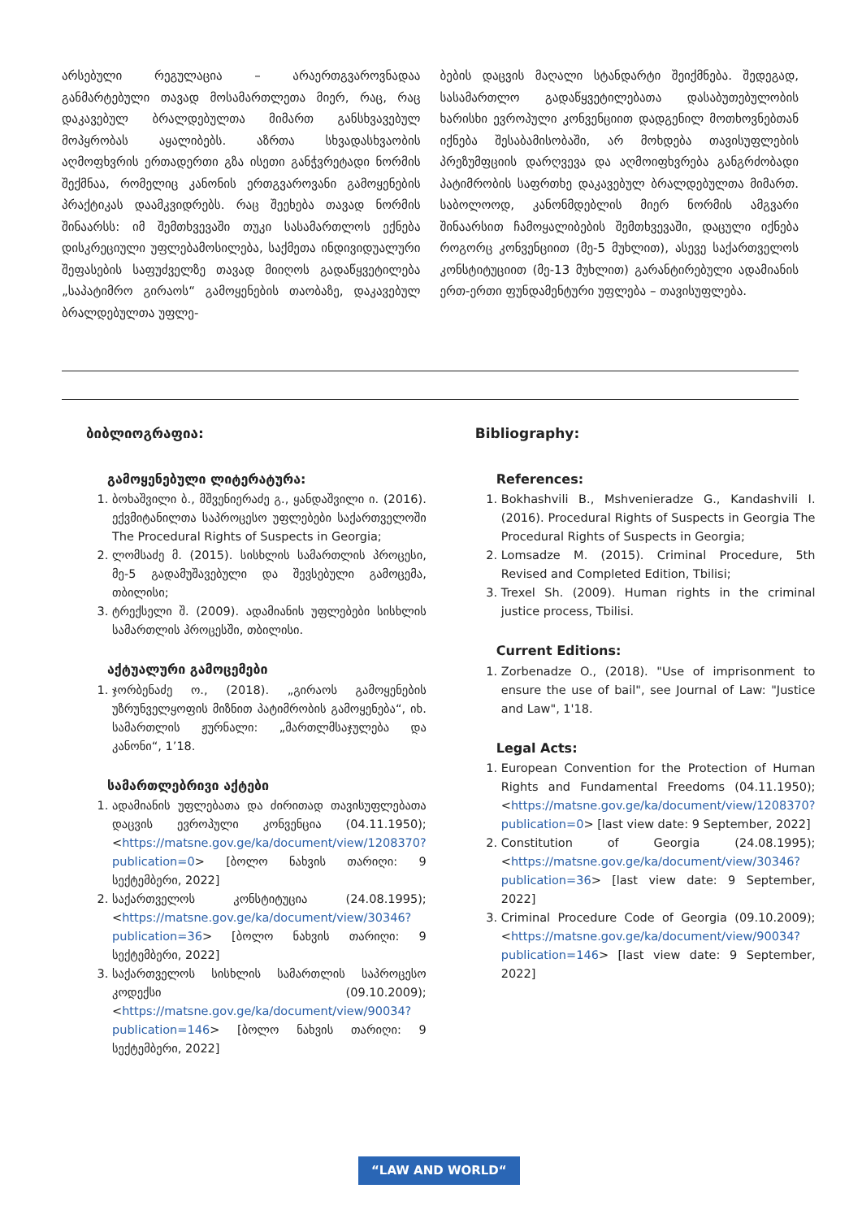არსებული რეგულაცია – არაერთგვაროვნადაა განმარტებული თავად მოსამართლეთა მიერ, რაც, რაც დაკავებულ ბრალდებულთა მიმართ განსხვავებულ მოპყრობას აყალიბებს. აზრთა სხვადასხვაობის აღმოფხვრის ერთადერთი გზა ისეთი განჭვრეტადი ნორმის შექმნაა, რომელიც კანონის ერთგვაროვანი გამოყენების პრაქტიკას დაამკვიდრებს. რაც შეეხება თავად ნორმის შინაარსს: იმ შემთხვევაში თუკი სასამართლოს ექნება დისკრეციული უფლებამოსილება, საქმეთა ინდივიდუალური შეფასების საფუძველზე თავად მიიღოს გადაწყვეტილება „საპატიმრო გირაოს“ გამოყენების თაობაზე, დაკავებულ ბრალდებულთა უფლე-
ბების დაცვის მაღალი სტანდარტი შეიქმნება. შედეგად, სასამართლო გადაწყვეტილებათა დასაბუთებულობის ხარისხი ევროპული კონვენციით დადგენილ მოთხოვნებთან იქნება შესაბამისობაში, არ მოხდება თავისუფლების პრეზუმფციის დარღვევა და აღმოიფხვრება განგრძობადი პატიმრობის საფრთხე დაკავებულ ბრალდებულთა მიმართ. საბოლოოდ, კანონმდებლის მიერ ნორმის ამგვარი შინაარსით ჩამოყალიბების შემთხვევაში, დაცული იქნება როგორც კონვენციით (მე-5 მუხლით), ასევე საქართველოს კონსტიტუციით (მე-13 მუხლით) გარანტირებული ადამიანის ერთ-ერთი ფუნდამენტური უფლება – თავისუფლება.
ბიბლიოგრაფია:
გამოყენებული ლიტერატურა:
1. ბოხაშვილი ბ., მშვენიერაძე გ., ყანდაშვილი ი. (2016). ექვმიტანილთა საპროცესო უფლებები საქართველოში The Procedural Rights of Suspects in Georgia;
2. ლომსაძე მ. (2015). სისხლის სამართლის პროცესი, მე-5 გადამუშავებული და შევსებული გამოცემა, თბილისი;
3. ტრექსელი შ. (2009). ადამიანის უფლებები სისხლის სამართლის პროცესში, თბილისი.
აქტუალური გამოცემები
1. ჯორბენაძე ო., (2018). „გირაოს გამოყენების უზრუნველყოფის მიზნით პატიმრობის გამოყენება“, იხ. სამართლის ჟურნალი: „მართლმსაჯულება და კანონი“, 1’18.
სამართლებრივი აქტები
1. ადამიანის უფლებათა და ძირითად თავისუფლებათა დაცვის ევროპული კონვენცია (04.11.1950); <https://matsne.gov.ge/ka/document/view/1208370?publication=0> [ბოლო ნახვის თარიღი: 9 სექტემბერი, 2022]
2. საქართველოს კონსტიტუცია (24.08.1995); <https://matsne.gov.ge/ka/document/view/30346?publication=36> [ბოლო ნახვის თარიღი: 9 სექტემბერი, 2022]
3. საქართველოს სისხლის სამართლის საპროცესო კოდექსი (09.10.2009); <https://matsne.gov.ge/ka/document/view/90034?publication=146> [ბოლო ნახვის თარიღი: 9 სექტემბერი, 2022]
Bibliography:
References:
1. Bokhashvili B., Mshvenieradze G., Kandashvili I. (2016). Procedural Rights of Suspects in Georgia The Procedural Rights of Suspects in Georgia;
2. Lomsadze M. (2015). Criminal Procedure, 5th Revised and Completed Edition, Tbilisi;
3. Trexel Sh. (2009). Human rights in the criminal justice process, Tbilisi.
Current Editions:
1. Zorbenadze O., (2018). "Use of imprisonment to ensure the use of bail", see Journal of Law: "Justice and Law", 1'18.
Legal Acts:
1. European Convention for the Protection of Human Rights and Fundamental Freedoms (04.11.1950); <https://matsne.gov.ge/ka/document/view/1208370?publication=0> [last view date: 9 September, 2022]
2. Constitution of Georgia (24.08.1995); <https://matsne.gov.ge/ka/document/view/30346?publication=36> [last view date: 9 September, 2022]
3. Criminal Procedure Code of Georgia (09.10.2009); <https://matsne.gov.ge/ka/document/view/90034?publication=146> [last view date: 9 September, 2022]
“LAW AND WORLD“